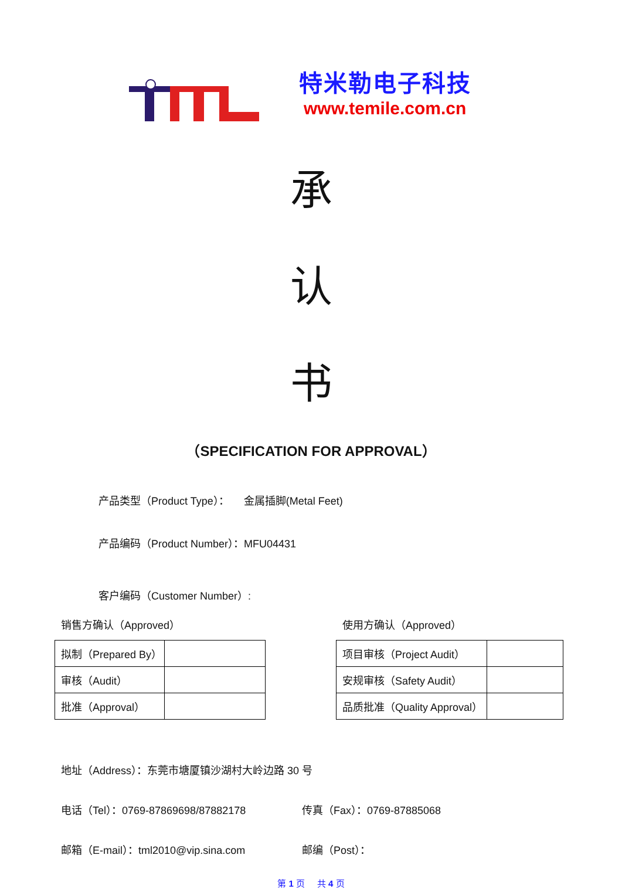特米勒电子科技
www.temile.com.cn
承
认
书
（SPECIFICATION FOR APPROVAL）
产品类型（Product Type）： 金属插脚(Metal Feet)
产品编码（Product Number）：MFU04431
客户编码（Customer Number）:
销售方确认（Approved）
| 拟制（Prepared By） | |
| 审核（Audit） | |
| 批准（Approval） | |
使用方确认（Approved）
| 项目审核（Project Audit） | |
| 安规审核（Safety Audit） | |
| 品质批准（Quality Approval） | |
地址（Address）：东莞市塘厦镇沙湖村大岭边路 30 号
电话（Tel）：0769-87869698/87882178 传真（Fax）：0769-87885068
邮箱（E-mail）：tml2010@vip.sina.com 邮编（Post）：
第 1 页 共 4 页